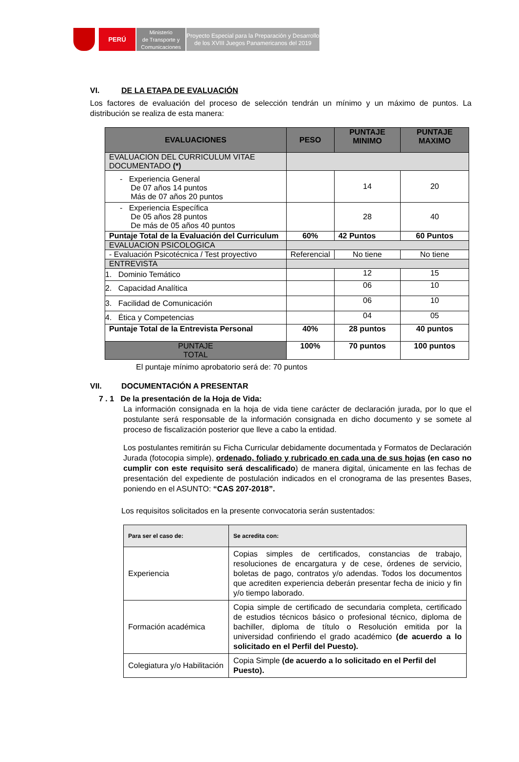PERÚ
Ministerio
de Transporte y
Comunicaciones
Proyecto Especial para la Preparación y Desarrollo
de los XVIII Juegos Panamericanos del 2019
VI. DE LA ETAPA DE EVALUACIÓN
Los factores de evaluación del proceso de selección tendrán un mínimo y un máximo de puntos. La distribución se realiza de esta manera:
| EVALUACIONES | PESO | PUNTAJE MINIMO | PUNTAJE MAXIMO |
| --- | --- | --- | --- |
| EVALUACION DEL CURRICULUM VITAE DOCUMENTADO (*) | | | |
| - Experiencia General De 07 años 14 puntos Más de 07 años 20 puntos | | 14 | 20 |
| - Experiencia Específica De 05 años 28 puntos De más de 05 años 40 puntos | | 28 | 40 |
| Puntaje Total de la Evaluación del Curriculum | 60% | 42 Puntos | 60 Puntos |
| EVALUACION PSICOLOGICA | | | |
| - Evaluación Psicotécnica / Test proyectivo | Referencial | No tiene | No tiene |
| ENTREVISTA | | | |
| 1. Dominio Temático | | 12 | 15 |
| 2. Capacidad Analítica | | 06 | 10 |
| 3. Facilidad de Comunicación | | 06 | 10 |
| 4. Ética y Competencias | | 04 | 05 |
| Puntaje Total de la Entrevista Personal | 40% | 28 puntos | 40 puntos |
| PUNTAJE TOTAL | 100% | 70 puntos | 100 puntos |
El puntaje mínimo aprobatorio será de: 70 puntos
VII. DOCUMENTACIÓN A PRESENTAR
7 . 1 De la presentación de la Hoja de Vida:
La información consignada en la hoja de vida tiene carácter de declaración jurada, por lo que el postulante será responsable de la información consignada en dicho documento y se somete al proceso de fiscalización posterior que lleve a cabo la entidad.
Los postulantes remitirán su Ficha Curricular debidamente documentada y Formatos de Declaración Jurada (fotocopia simple), ordenado, foliado y rubricado en cada una de sus hojas (en caso no cumplir con este requisito será descalificado) de manera digital, únicamente en las fechas de presentación del expediente de postulación indicados en el cronograma de las presentes Bases, poniendo en el ASUNTO: “CAS 207-2018”.
Los requisitos solicitados en la presente convocatoria serán sustentados:
| Para ser el caso de: | Se acredita con: |
| --- | --- |
| Experiencia | Copias simples de certificados, constancias de trabajo, resoluciones de encargatura y de cese, órdenes de servicio, boletas de pago, contratos y/o adendas. Todos los documentos que acrediten experiencia deberán presentar fecha de inicio y fin y/o tiempo laborado. |
| Formación académica | Copia simple de certificado de secundaria completa, certificado de estudios técnicos básico o profesional técnico, diploma de bachiller, diploma de título o Resolución emitida por la universidad confiriendo el grado académico (de acuerdo a lo solicitado en el Perfil del Puesto). |
| Colegiatura y/o Habilitación | Copia Simple (de acuerdo a lo solicitado en el Perfil del Puesto). |